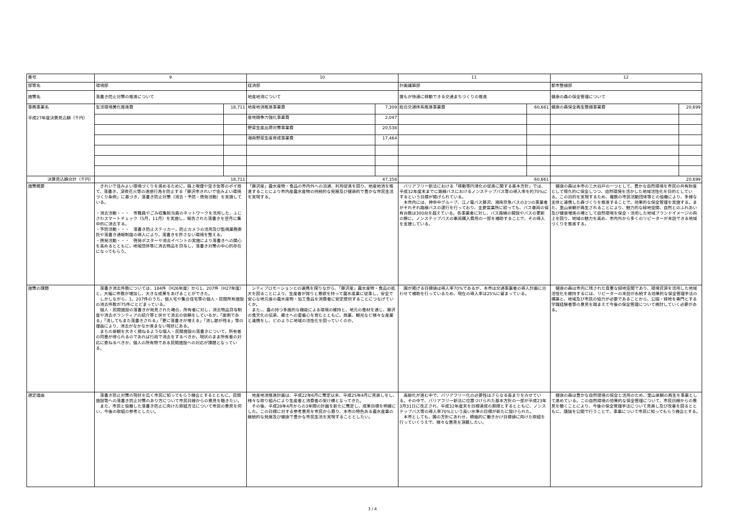| 番号 | 9 | | 10 | | 11 | | 12 | |
| 部等名 | 環境部 | | 経済部 | | 計画建築部 | | 都市整備部 | |
| 施策名 | 落書き防止対策の推進について | | 地産地消について | | 誰もが快適に移動できる交通まちづくりの推進 | | 健康の森の保全管理について | |
| 事務事業名 平成27年度決算見込額（千円） | 生活環境美化推進費 | 18,711 | 地産地消推進事業費 | 7,309 | 総合交通体系推進事業費 | 60,661 | 健康の森保全再生整備事業費 | 20,699 |
| | | | 産地競争力強化事業費 | 2,047 | | | | |
| | | | 野菜生産出荷対策事業費 | 20,538 | | | | |
| | | | 湘南野菜生産育成事業費 | 17,464 | | | | |
| 決算見込額合計（千円） | 18,711 | | 47,358 | | 60,661 | | 20,699 | |
| 施策概要 | きれいで住みよい環境づくりを進めるために，路上喫煙や空き缶等のポイ捨て，落書き，深夜花火等の迷惑行為を防止する「藤沢市きれいで住みよい環境づくり条例」に基づき，落書き防止対策（消去・予防・啓発活動）を実施している。 ・消去活動・・・ 市職員やごみ収集担当員のネットワークを活用した，ふじさわスマートチェック（5月，11月）を実施し，報告された落書きを翌月に集中的に消去する。 ・予防活動・・・ 落書き防止ステッカー，防止カメラの活用及び監視業務委託や落書き通報制度の導入により，落書きを許さない環境を整える。 ・啓発活動・・・ 啓発ポスターや消去イベントの実施により落書きへの関心を高めるとともに，地域団体等に消去物品を貸与し，落書き対策の中心的存在になってもらう。 | | 「藤沢産」農水産物・食品の市内外への流通、利用促進を図り、地産地消を推進することにより市内産農水産物の持続的な発展及び健康的で豊かな市民生活を実現する。 | | バリアフリー新法における「移動等円滑化の促進に関する基本方針」では、平成32年度末までに路線バスにおけるノンステップバス等の導入率を約70%にするという目標が掲げられている。 本市内には、神奈中グループ、江ノ電バス藤沢、湘南京急バスの3つの事業者がそれぞれ路線バスの運行を行っており、主要営業所に絞っても、バス車両の保有台数は300台を超えている。各事業者に対し、バス路線の開設やバスの更新の際に、ノンステップバスの車両購入費用の一部を補助することで、その導入を支援している。 | | 健康の森は本市の三大谷戸の一つとして、豊かな自然環境を市民の共有財産として恒久的に保全しつつ、自然環境を活かした地域活性化を目的としている。この目的を実現するため、複数の市民活動団体等との協働により、多様な主体と連携した森づくりを推進することで、効果的な保全管理を実施する。また、里山景観が再生されることにより、魅力的な緑地空間、自然とのふれあい及び健康増進の場として自然環境を保全・活用した地域ブランドイメージの向上を図り、地域の魅力を高め、市内外から多くのリピーターが来訪できる地域づくりを推進する。 | |
| 施策の課題 | 落書き消去件数については，184件（H26年度）から1，207件（H27年度）と，大幅に件数が増加し，大きな成果をあげることができた。 しかしながら，1，207件のうち，個人宅や集合住宅等の個人・民間所有施設の消去件数が75件にとどまっている。 個人・民間施設の落書きが発見された場合，所有者に対し，消去物品貸与制度や消去ボランティアの紹介等と併せて消去の依頼をしているが，「面倒である」「消してもまた落書きされる」「更に落書きが増える」「消し跡が残る」等の理由により，消去がなかなか進まない現状にある。 まちの景観を大きく損ねるような個人・民間施設の落書きについて，所有者の同意が得られるのであれば行政で消去をするべきか，現状のまま所有者の対応に委ねるべきか，個人の所有物である民間施設への対応が課題となっている。 | | シティプロモーションとの連携を探りながら、「藤沢産」農水産物・食品の拡大を図ることにより、生産者が誇りと意欲を持って農水産業に従事し、安全で安心な地元産の農水産物・加工食品を消費者に安定提供することにつなげていくか。 また、、農の持つ多面的な機能による環境の維持と、地元の食材を通じ、藤沢の食文化の伝承、郷土への愛着心を育むとともに、商業、観光など様々な産業と連携をし、どのように地域の活性化を図っていくのか。 | | 国が掲げる目標値は導入率70%であるが、本市は交通事業者の導入計画に合わせて補助を行っているため、現在の導入率は25%に留まっている。 | | 健康の森は市内に残された貴重な緑地空間であり、環境資源を活用した地域活性化を維持するには、リピーターの来訪が永続する効果的な保全管理手法の構築と、地域及び市民の協力が必要であることから、公園・緑地を専門とする学識経験者等の意見を踏まえて今後の保全管理について検討していく必要がある。 | |
| 選定理由 | 落書き防止対策の現状を広く市民に知ってもらう機会とするとともに，民間施設等への落書き防止対策のあり方について市民目線からの意見を聴きたい。 また，市民と協働した落書き防止に向けた取組方法について市民の意見を伺い，今後の取組の参考としたい。 | | 地産地消推進計画は、平成22年6月に策定以来、平成25年4月に見直しをし、様々な取り組みにより生産者と消費者の架け橋となってきた。 その後、平成28年4月からの3年間の計画を新たに策定し、成果目標を明確にした。この目標に対する参考意見を市民から募り、本市の特色ある農水産業の継続的な発展及び健康で豊かな市民生活を実現することとしたい。 | | 高齢化が進む中で、バリアフリー化の必要性はさらなる高まりをみせている。その中で、バリアフリー新法に位置づけられた基本方針の一部が平成23年3月31日に改正され、平成32年度末を目標達成の期限とするとともに、ノンステップバス等の導入率70%という高い水準の目標が新たに設けられた。 本市としても、国の方針にあわせ、積極的に働きかけ目標値に向けた取組を行っていくうえで、様々な意見を頂戴したい。 | | 健康の森は豊かな自然環境の保全と活用のため、里山景観の再生を事業として進めている。この自然環境の効果的な保全管理について、市民目線からの意見を聴くことにより、今後の保全管理手法について見直し及び改善を図るとともに、議論を公開で行うことで、事業について市民に知ってもらう機会とする。 | |
3 / 4